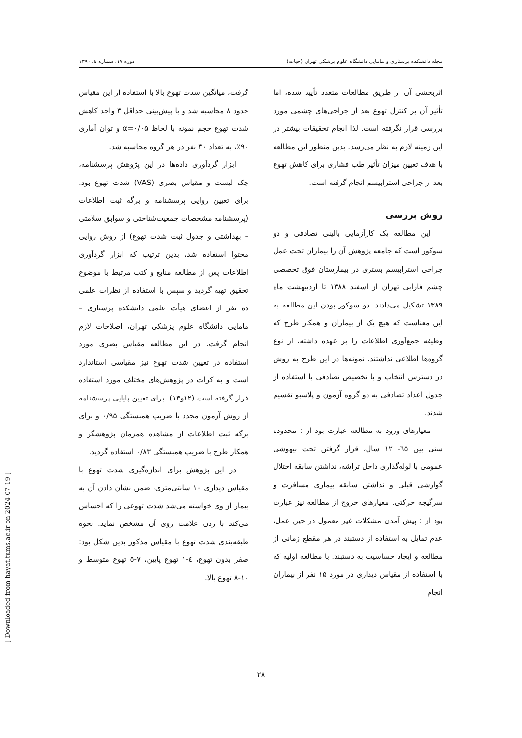مجله دانشکده پرستاری و مامایی دانشگاه علوم پزشکی تهران (حیات) دوره ۱۷، شماره ٤، ۱۳۹۰
اثربخشی آن از طریق مطالعات متعدد تأیید شده، اما تأثیر آن بر کنترل تهوع بعد از جراحی‌های چشمی مورد بررسی قرار نگرفته است. لذا انجام تحقیقات بیشتر در این زمینه لازم به نظر می‌رسد. بدین منظور این مطالعه با هدف تعیین میزان تأثیر طب فشاری برای کاهش تهوع بعد از جراحی استرابیسم انجام گرفته است.
روش بررسی
این مطالعه یک کارآزمایی بالینی تصادفی و دو سوکور است که جامعه پژوهش آن را بیماران تحت عمل جراحی استرابیسم بستری در بیمارستان فوق تخصصی چشم فارابی تهران از اسفند ۱۳۸۸ تا اردیبهشت ماه ۱۳۸۹ تشکیل می‌دادند. دو سوکور بودن این مطالعه به این معناست که هیچ یک از بیماران و همکار طرح که وظیفه جمع‌آوری اطلاعات را بر عهده داشته، از نوع گروه‌ها اطلاعی نداشتند. نمونه‌ها در این طرح به روش در دسترس انتخاب و با تخصیص تصادفی با استفاده از جدول اعداد تصادفی به دو گروه آزمون و پلاسبو تقسیم شدند.
معیارهای ورود به مطالعه عبارت بود از : محدوده سنی بین ٦٥- ۱۲ سال، قرار گرفتن تحت بیهوشی عمومی با لوله‌گذاری داخل تراشه، نداشتن سابقه اختلال گوارشی قبلی و نداشتن سابقه بیماری مسافرت و سرگیجه حرکتی. معیارهای خروج از مطالعه نیز عبارت بود از : پیش آمدن مشکلات غیر معمول در حین عمل، عدم تمایل به استفاده از دستبند در هر مقطع زمانی از مطالعه و ایجاد حساسیت به دستبند. با مطالعه اولیه که با استفاده از مقیاس دیداری در مورد ۱۵ نفر از بیماران انجام
گرفت، میانگین شدت تهوع بالا با استفاده از این مقیاس حدود ۸ محاسبه شد و با پیش‌بینی حداقل ۳ واحد کاهش شدت تهوع حجم نمونه با لحاظ α=۰/۰۵ و توان آماری ۹۰٪، به تعداد ۳۰ نفر در هر گروه محاسبه شد.
ابزار گردآوری داده‌ها در این پژوهش پرسشنامه، چک لیست و مقیاس بصری (VAS) شدت تهوع بود. برای تعیین روایی پرسشنامه و برگه ثبت اطلاعات (پرسشنامه مشخصات جمعیت‌شناختی و سوابق سلامتی – بهداشتی و جدول ثبت شدت تهوع) از روش روایی محتوا استفاده شد، بدین ترتیب که ابزار گردآوری اطلاعات پس از مطالعه منابع و کتب مرتبط با موضوع تحقیق تهیه گردید و سپس با استفاده از نظرات علمی ده نفر از اعضای هیأت علمی دانشکده پرستاری – مامایی دانشگاه علوم پزشکی تهران، اصلاحات لازم انجام گرفت. در این مطالعه مقیاس بصری مورد استفاده در تعیین شدت تهوع نیز مقیاسی استاندارد است و به کرات در پژوهش‌های مختلف مورد استفاده قرار گرفته است (۱۲و۱۳). برای تعیین پایایی پرسشنامه از روش آزمون مجدد با ضریب همبستگی ۰/۹۵ و برای برگه ثبت اطلاعات از مشاهده همزمان پژوهشگر و همکار طرح با ضریب همبستگی ۰/۸۳ استفاده گردید.
در این پژوهش برای اندازه‌گیری شدت تهوع با مقیاس دیداری ۱۰ سانتی‌متری، ضمن نشان دادن آن به بیمار از وی خواسته می‌شد شدت تهوعی را که احساس می‌کند با زدن علامت روی آن مشخص نماید. نحوه طبقه‌بندی شدت تهوع با مقیاس مذکور بدین شکل بود: صفر بدون تهوع، ٤-۱ تهوع پایین، ۷-٥ تهوع متوسط و ۱۰-۸ تهوع بالا.
۲۸
[ Downloaded from hayat.tums.ac.ir on 2024-07-19 ]